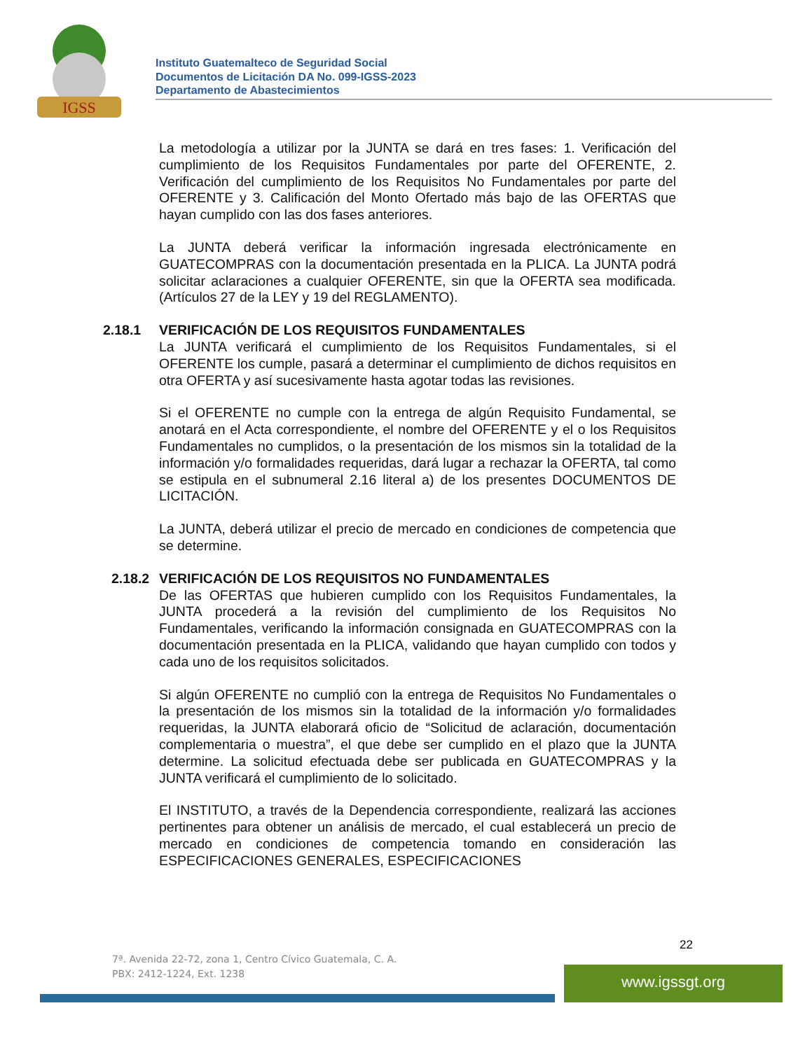IGSS
Instituto Guatemalteco de Seguridad Social
Documentos de Licitación DA No. 099-IGSS-2023
Departamento de Abastecimientos
La metodología a utilizar por la JUNTA se dará en tres fases: 1. Verificación del cumplimiento de los Requisitos Fundamentales por parte del OFERENTE, 2. Verificación del cumplimiento de los Requisitos No Fundamentales por parte del OFERENTE y 3. Calificación del Monto Ofertado más bajo de las OFERTAS que hayan cumplido con las dos fases anteriores.
La JUNTA deberá verificar la información ingresada electrónicamente en GUATECOMPRAS con la documentación presentada en la PLICA. La JUNTA podrá solicitar aclaraciones a cualquier OFERENTE, sin que la OFERTA sea modificada. (Artículos 27 de la LEY y 19 del REGLAMENTO).
2.18.1 VERIFICACIÓN DE LOS REQUISITOS FUNDAMENTALES
La JUNTA verificará el cumplimiento de los Requisitos Fundamentales, si el OFERENTE los cumple, pasará a determinar el cumplimiento de dichos requisitos en otra OFERTA y así sucesivamente hasta agotar todas las revisiones.
Si el OFERENTE no cumple con la entrega de algún Requisito Fundamental, se anotará en el Acta correspondiente, el nombre del OFERENTE y el o los Requisitos Fundamentales no cumplidos, o la presentación de los mismos sin la totalidad de la información y/o formalidades requeridas, dará lugar a rechazar la OFERTA, tal como se estipula en el subnumeral 2.16 literal a) de los presentes DOCUMENTOS DE LICITACIÓN.
La JUNTA, deberá utilizar el precio de mercado en condiciones de competencia que se determine.
2.18.2 VERIFICACIÓN DE LOS REQUISITOS NO FUNDAMENTALES
De las OFERTAS que hubieren cumplido con los Requisitos Fundamentales, la JUNTA procederá a la revisión del cumplimiento de los Requisitos No Fundamentales, verificando la información consignada en GUATECOMPRAS con la documentación presentada en la PLICA, validando que hayan cumplido con todos y cada uno de los requisitos solicitados.
Si algún OFERENTE no cumplió con la entrega de Requisitos No Fundamentales o la presentación de los mismos sin la totalidad de la información y/o formalidades requeridas, la JUNTA elaborará oficio de “Solicitud de aclaración, documentación complementaria o muestra”, el que debe ser cumplido en el plazo que la JUNTA determine. La solicitud efectuada debe ser publicada en GUATECOMPRAS y la JUNTA verificará el cumplimiento de lo solicitado.
El INSTITUTO, a través de la Dependencia correspondiente, realizará las acciones pertinentes para obtener un análisis de mercado, el cual establecerá un precio de mercado en condiciones de competencia tomando en consideración las ESPECIFICACIONES GENERALES, ESPECIFICACIONES
22
7ª. Avenida 22-72, zona 1, Centro Cívico Guatemala, C. A.
PBX: 2412-1224, Ext. 1238
www.igssgt.org